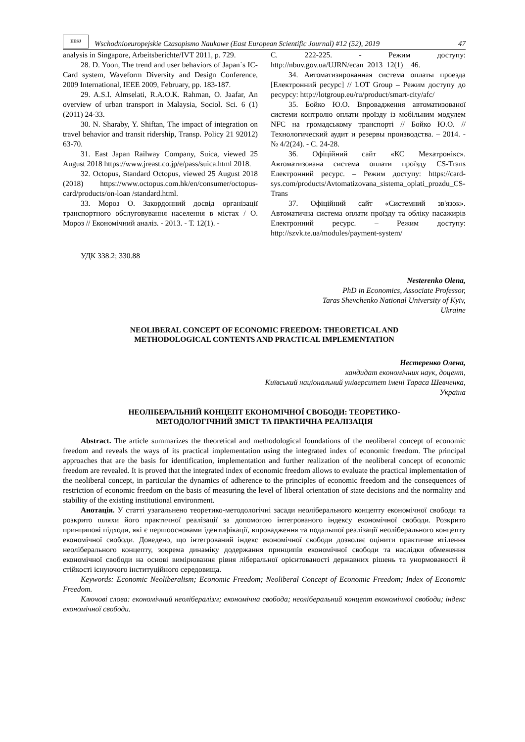EESJ
Wschodnioeuropejskie Czasopismo Naukowe (East European Scientific Journal) #12 (52), 2019
47
analysis in Singapore, Arbeitsberichte/IVT 2011, p. 729.
28. D. Yoon, The trend and user behaviors of Japan`s IC-Card system, Waveform Diversity and Design Conference, 2009 International, IEEE 2009, February, pp. 183-187.
29. A.S.I. Almselati, R.A.O.K. Rahman, O. Jaafar, An overview of urban transport in Malaysia, Sociol. Sci. 6 (1) (2011) 24-33.
30. N. Sharaby, Y. Shiftan, The impact of integration on travel behavior and transit ridership, Transp. Policy 21 92012) 63-70.
31. East Japan Railway Company, Suica, viewed 25 August 2018 https://www.jreast.co.jp/e/pass/suica.html 2018.
32. Octopus, Standard Octopus, viewed 25 August 2018 (2018) https://www.octopus.com.hk/en/consumer/octopus-card/products/on-loan /standard.html.
33. Мороз О. Закордонний досвід організації транспортного обслуговування населення в містах / О. Мороз // Економічний аналіз. - 2013. - Т. 12(1). -
С. 222-225. - Режим доступу: http://nbuv.gov.ua/UJRN/ecan_2013_12(1)__46.
34. Автоматизированная система оплаты проезда [Електронний ресурс] // LOT Group – Режим доступу до ресурсу: http://lotgroup.eu/ru/product/smart-city/afc/
35. Бойко Ю.О. Впровадження автоматизованої системи контролю оплати проїзду із мобільним модулем NFC на громадському транспорті // Бойко Ю.О. // Технологический аудит и резервы производства. – 2014. - № 4/2(24). - С. 24-28.
36. Офіційний сайт «КС Мехатронікс». Автоматизована система оплати проїзду CS-Trans Електронний ресурс. – Режим доступу: https://card-sys.com/products/Avtomatizovana_sistema_oplati_prozdu_CS-Trans
37. Офіційний сайт «Системний зв'язок». Автоматична система оплати проїзду та обліку пасажирів Електронний ресурс. – Режим доступу: http://szvk.te.ua/modules/payment-system/
УДК 338.2; 330.88
Nesterenko Olena,
PhD in Economics, Associate Professor,
Taras Shevchenko National University of Kyiv,
Ukraine
NEOLIBERAL CONCEPT OF ECONOMIC FREEDOM: THEORETICAL AND
METHODOLOGICAL CONTENTS AND PRACTICAL IMPLEMENTATION
Нестеренко Олена,
кандидат економічних наук, доцент,
Київський національний університет імені Тараса Шевченка,
Україна
НЕОЛІБЕРАЛЬНИЙ КОНЦЕПТ ЕКОНОМІЧНОЇ СВОБОДИ: ТЕОРЕТИКО-
МЕТОДОЛОГІЧНИЙ ЗМІСТ ТА ПРАКТИЧНА РЕАЛІЗАЦІЯ
Abstract. The article summarizes the theoretical and methodological foundations of the neoliberal concept of economic freedom and reveals the ways of its practical implementation using the integrated index of economic freedom. The principal approaches that are the basis for identification, implementation and further realization of the neoliberal concept of economic freedom are revealed. It is proved that the integrated index of economic freedom allows to evaluate the practical implementation of the neoliberal concept, in particular the dynamics of adherence to the principles of economic freedom and the consequences of restriction of economic freedom on the basis of measuring the level of liberal orientation of state decisions and the normality and stability of the existing institutional environment.
Анотація. У статті узагальнено теоретико-методологічні засади неоліберального концепту економічної свободи та розкрито шляхи його практичної реалізації за допомогою інтегрованого індексу економічної свободи. Розкрито принципові підходи, які є першоосновами ідентифікації, впровадження та подальшої реалізації неоліберального концепту економічної свободи. Доведено, що інтегрований індекс економічної свободи дозволяє оцінити практичне втілення неоліберального концепту, зокрема динаміку додержання принципів економічної свободи та наслідки обмеження економічної свободи на основі вимірювання рівня ліберальної орієнтованості державних рішень та унормованості й стійкості існуючого інституційного середовища.
Keywords: Economic Neoliberalism; Economic Freedom; Neoliberal Concept of Economic Freedom; Index of Economic Freedom.
Ключові слова: економічний неолібералізм; економічна свобода; неоліберальний концепт економічної свободи; індекс економічної свободи.